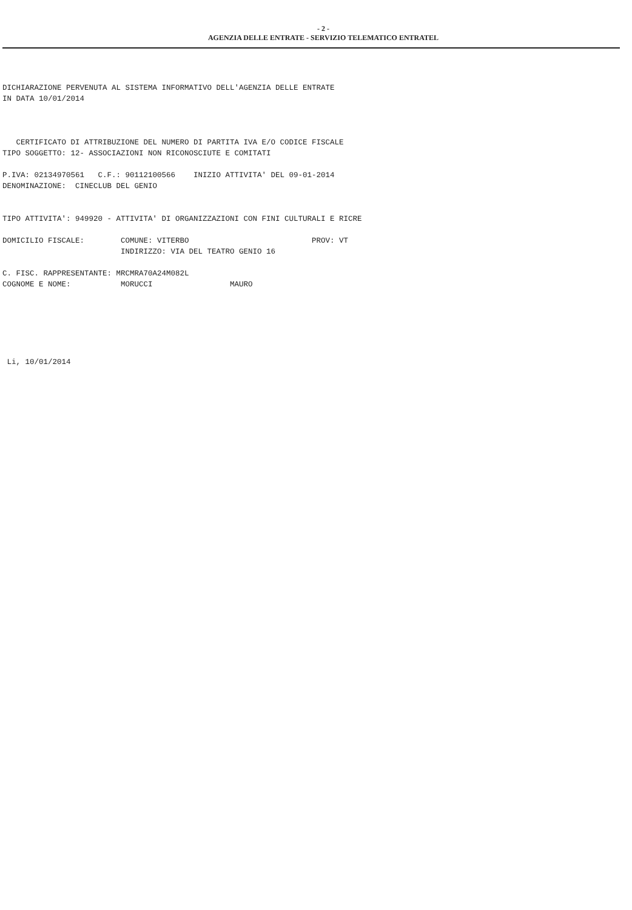- 2 -
AGENZIA DELLE ENTRATE - SERVIZIO TELEMATICO ENTRATEL
DICHIARAZIONE PERVENUTA AL SISTEMA INFORMATIVO DELL'AGENZIA DELLE ENTRATE
IN DATA 10/01/2014
   CERTIFICATO DI ATTRIBUZIONE DEL NUMERO DI PARTITA IVA E/O CODICE FISCALE
TIPO SOGGETTO: 12- ASSOCIAZIONI NON RICONOSCIUTE E COMITATI
P.IVA: 02134970561   C.F.: 90112100566    INIZIO ATTIVITA' DEL 09-01-2014
DENOMINAZIONE:  CINECLUB DEL GENIO
TIPO ATTIVITA': 949920 - ATTIVITA' DI ORGANIZZAZIONI CON FINI CULTURALI E RICRE
DOMICILIO FISCALE:        COMUNE: VITERBO                           PROV: VT
                          INDIRIZZO: VIA DEL TEATRO GENIO 16
C. FISC. RAPPRESENTANTE: MRCMRA70A24M082L
COGNOME E NOME:           MORUCCI                 MAURO
 Li, 10/01/2014